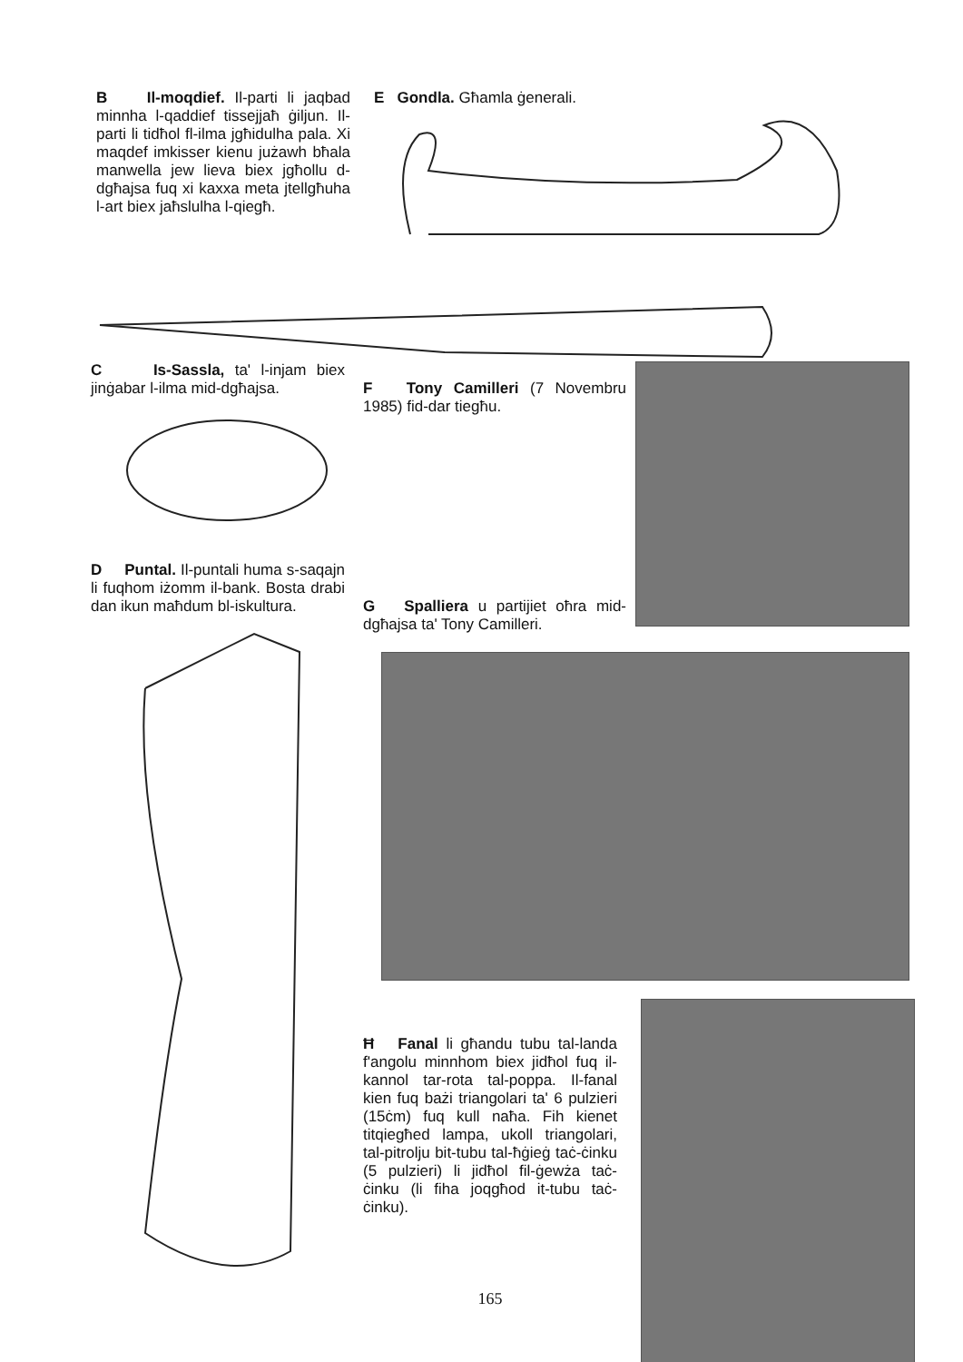B Il-moqdief. Il-parti li jaqbad minnha l-qaddief tissejjaħ ġiljun. Il-parti li tidħol fl-ilma jgħidulha pala. Xi maqdef imkisser kienu jużawh bħala manwella jew lieva biex jgħollu d-dgħajsa fuq xi kaxxa meta jtellgħuha l-art biex jaħslulha l-qiegħ.
E Gondla. Għamla ġenerali.
C Is-Sassla, ta' l-injam biex jinġabar l-ilma mid-dgħajsa.
D Puntal. Il-puntali huma s-saqajn li fuqhom iżomm il-bank. Bosta drabi dan ikun maħdum bl-iskultura.
F Tony Camilleri (7 Novembru 1985) fid-dar tiegħu.
G Spalliera u partijiet oħra mid-dgħajsa ta' Tony Camilleri.
Ħ Fanal li għandu tubu tal-landa f'angolu minnhom biex jidħol fuq il-kannol tar-rota tal-poppa. Il-fanal kien fuq bażi triangolari ta' 6 pulzieri (15ċm) fuq kull naħa. Fih kienet titqiegħed lampa, ukoll triangolari, tal-pitrolju bit-tubu tal-ħġieġ taċ-ċinku (5 pulzieri) li jidħol fil-ġewża taċ-ċinku (li fiha joqgħod it-tubu taċ-ċinku).
165